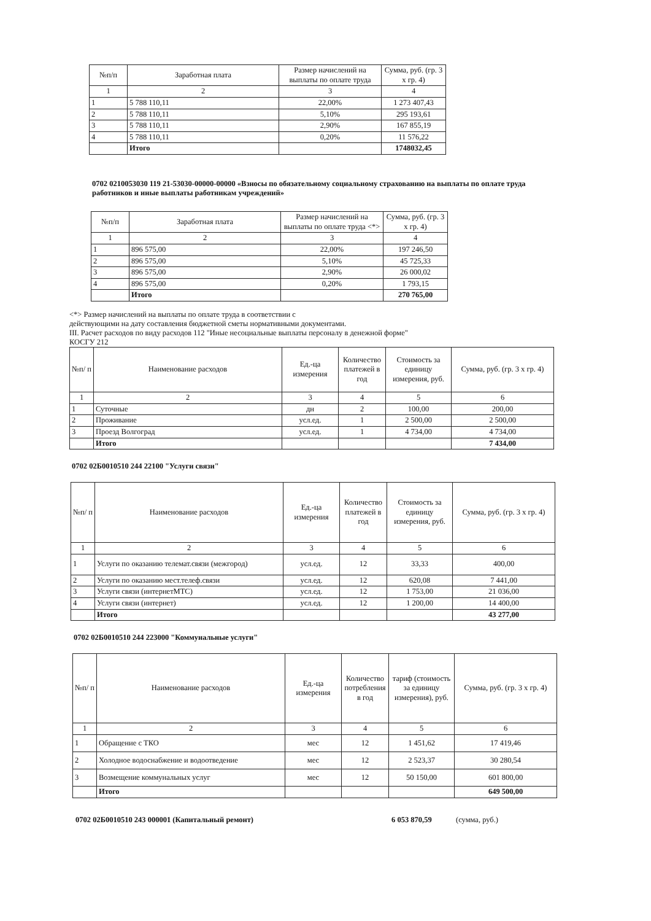| №п/п | Заработная плата | Размер начислений на выплаты по оплате труда | Сумма, руб. (гр. 3 х гр. 4) |
| --- | --- | --- | --- |
| 1 | 2 | 3 | 4 |
| 1 | 5 788 110,11 | 22,00% | 1 273 407,43 |
| 2 | 5 788 110,11 | 5,10% | 295 193,61 |
| 3 | 5 788 110,11 | 2,90% | 167 855,19 |
| 4 | 5 788 110,11 | 0,20% | 11 576,22 |
| | Итого | | 1748032,45 |
0702 0210053030 119 21-53030-00000-00000 «Взносы по обязательному социальному страхованию на выплаты по оплате труда работников и иные выплаты работникам учреждений»
| №п/п | Заработная плата | Размер начислений на выплаты по оплате труда <*> | Сумма, руб. (гр. 3 х гр. 4) |
| --- | --- | --- | --- |
| 1 | 2 | 3 | 4 |
| 1 | 896 575,00 | 22,00% | 197 246,50 |
| 2 | 896 575,00 | 5,10% | 45 725,33 |
| 3 | 896 575,00 | 2,90% | 26 000,02 |
| 4 | 896 575,00 | 0,20% | 1 793,15 |
| | Итого | | 270 765,00 |
<*> Размер начислений на выплаты по оплате труда в соответствии с
действующими на дату составления бюджетной сметы нормативными документами.
III. Расчет расходов по виду расходов 112 "Иные несоциальные выплаты персоналу в денежной форме"
КОСГУ 212
| №п/ п | Наименование расходов | Ед.-ца измерения | Количество платежей в год | Стоимость за единицу измерения, руб. | Сумма, руб. (гр. 3 х гр. 4) |
| --- | --- | --- | --- | --- | --- |
| 1 | 2 | 3 | 4 | 5 | 6 |
| 1 | Суточные | дн | 2 | 100,00 | 200,00 |
| 2 | Проживание | усл.ед. | 1 | 2 500,00 | 2 500,00 |
| 3 | Проезд Волгоград | усл.ед. | 1 | 4 734,00 | 4 734,00 |
| | Итого | | | | 7 434,00 |
0702 02Б0010510 244 22100 "Услуги связи"
| №п/ п | Наименование расходов | Ед.-ца измерения | Количество платежей в год | Стоимость за единицу измерения, руб. | Сумма, руб. (гр. 3 х гр. 4) |
| --- | --- | --- | --- | --- | --- |
| 1 | 2 | 3 | 4 | 5 | 6 |
| 1 | Услуги по оказанию телемат.связи (межгород) | усл.ед. | 12 | 33,33 | 400,00 |
| 2 | Услуги по оказанию мест.телеф.связи | усл.ед. | 12 | 620,08 | 7 441,00 |
| 3 | Услуги связи (интернетМТС) | усл.ед. | 12 | 1 753,00 | 21 036,00 |
| 4 | Услуги связи (интернет) | усл.ед. | 12 | 1 200,00 | 14 400,00 |
| | Итого | | | | 43 277,00 |
0702 02Б0010510 244 223000 "Коммунальные услуги"
| №п/ п | Наименование расходов | Ед.-ца измерения | Количество потребления в год | тариф (стоимость за единицу измерения), руб. | Сумма, руб. (гр. 3 х гр. 4) |
| --- | --- | --- | --- | --- | --- |
| 1 | 2 | 3 | 4 | 5 | 6 |
| 1 | Обращение с ТКО | мес | 12 | 1 451,62 | 17 419,46 |
| 2 | Холодное водоснабжение и водоотведение | мес | 12 | 2 523,37 | 30 280,54 |
| 3 | Возмещение коммунальных услуг | мес | 12 | 50 150,00 | 601 800,00 |
| | Итого | | | | 649 500,00 |
0702 02Б0010510 243 000001 (Капитальный ремонт) 6 053 870,59 (сумма, руб.)